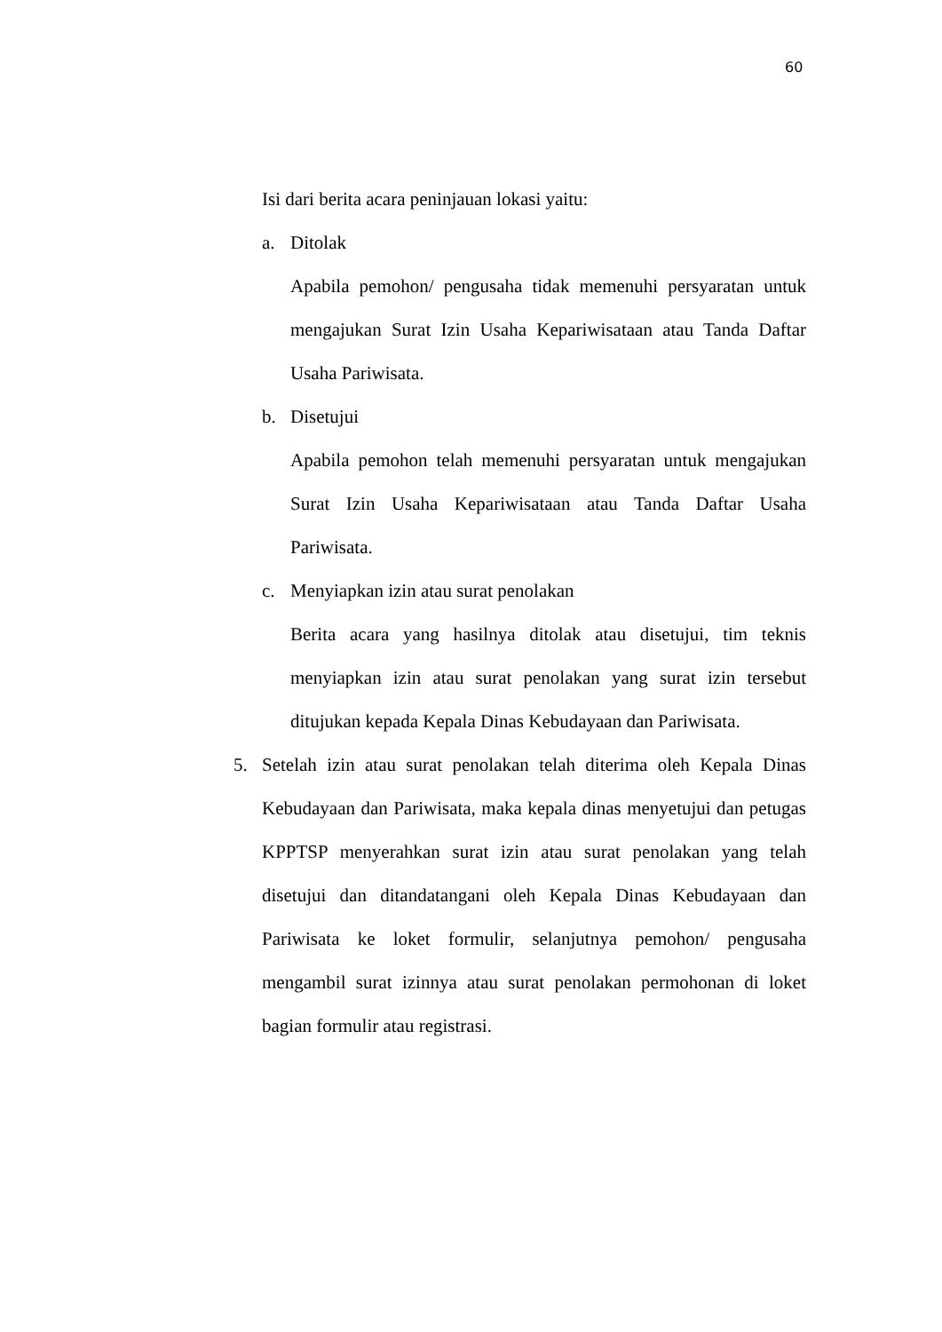60
Isi dari berita acara peninjauan lokasi yaitu:
a. Ditolak
Apabila pemohon/ pengusaha tidak memenuhi persyaratan untuk mengajukan Surat Izin Usaha Kepariwisataan atau Tanda Daftar Usaha Pariwisata.
b. Disetujui
Apabila pemohon telah memenuhi persyaratan untuk mengajukan Surat Izin Usaha Kepariwisataan atau Tanda Daftar Usaha Pariwisata.
c. Menyiapkan izin atau surat penolakan
Berita acara yang hasilnya ditolak atau disetujui, tim teknis menyiapkan izin atau surat penolakan yang surat izin tersebut ditujukan kepada Kepala Dinas Kebudayaan dan Pariwisata.
5. Setelah izin atau surat penolakan telah diterima oleh Kepala Dinas Kebudayaan dan Pariwisata, maka kepala dinas menyetujui dan petugas KPPTSP menyerahkan surat izin atau surat penolakan yang telah disetujui dan ditandatangani oleh Kepala Dinas Kebudayaan dan Pariwisata ke loket formulir, selanjutnya pemohon/ pengusaha mengambil surat izinnya atau surat penolakan permohonan di loket bagian formulir atau registrasi.